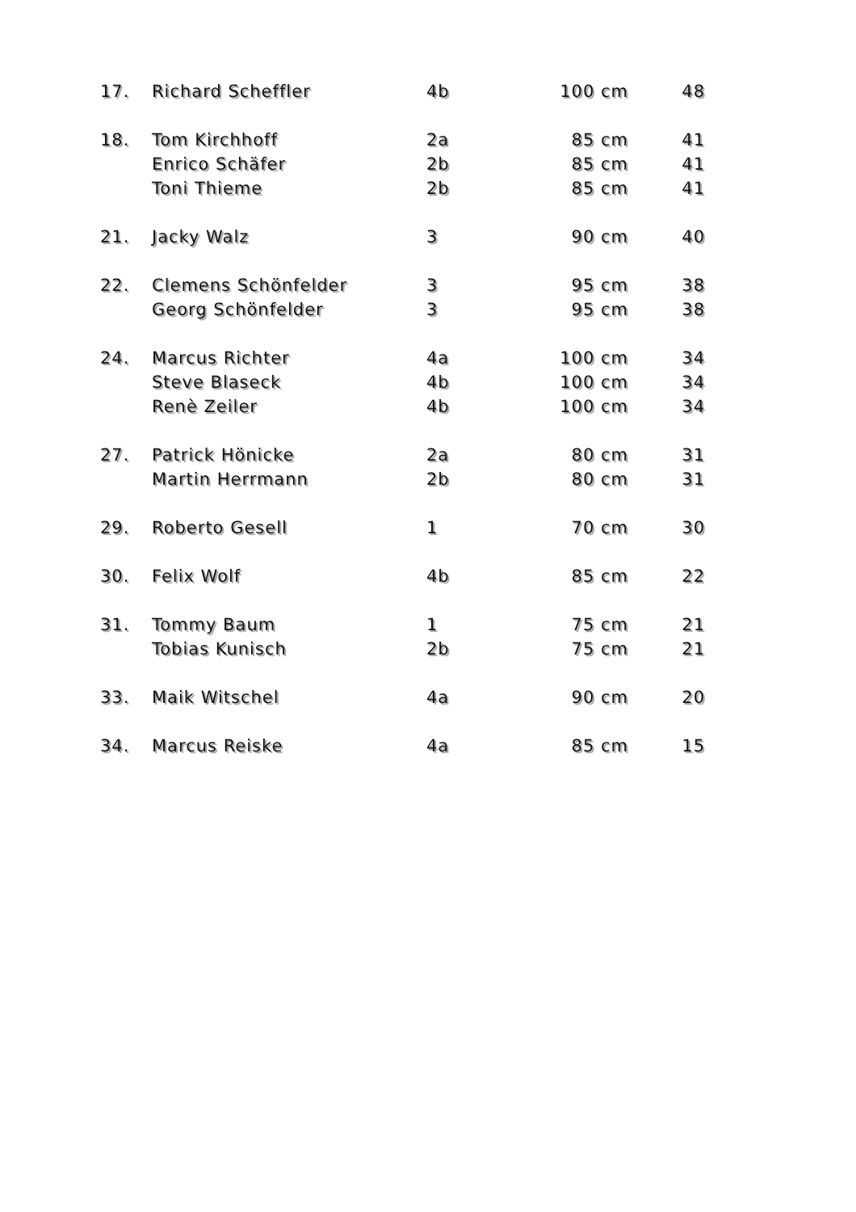| 17. | Richard Scheffler | 4b | 100 cm | 48 |
| 18. | Tom Kirchhoff | 2a | 85 cm | 41 |
| | Enrico Schäfer | 2b | 85 cm | 41 |
| | Toni Thieme | 2b | 85 cm | 41 |
| 21. | Jacky Walz | 3 | 90 cm | 40 |
| 22. | Clemens Schönfelder | 3 | 95 cm | 38 |
| | Georg Schönfelder | 3 | 95 cm | 38 |
| 24. | Marcus Richter | 4a | 100 cm | 34 |
| | Steve Blaseck | 4b | 100 cm | 34 |
| | Renè Zeiler | 4b | 100 cm | 34 |
| 27. | Patrick Hönicke | 2a | 80 cm | 31 |
| | Martin Herrmann | 2b | 80 cm | 31 |
| 29. | Roberto Gesell | 1 | 70 cm | 30 |
| 30. | Felix Wolf | 4b | 85 cm | 22 |
| 31. | Tommy Baum | 1 | 75 cm | 21 |
| | Tobias Kunisch | 2b | 75 cm | 21 |
| 33. | Maik Witschel | 4a | 90 cm | 20 |
| 34. | Marcus Reiske | 4a | 85 cm | 15 |